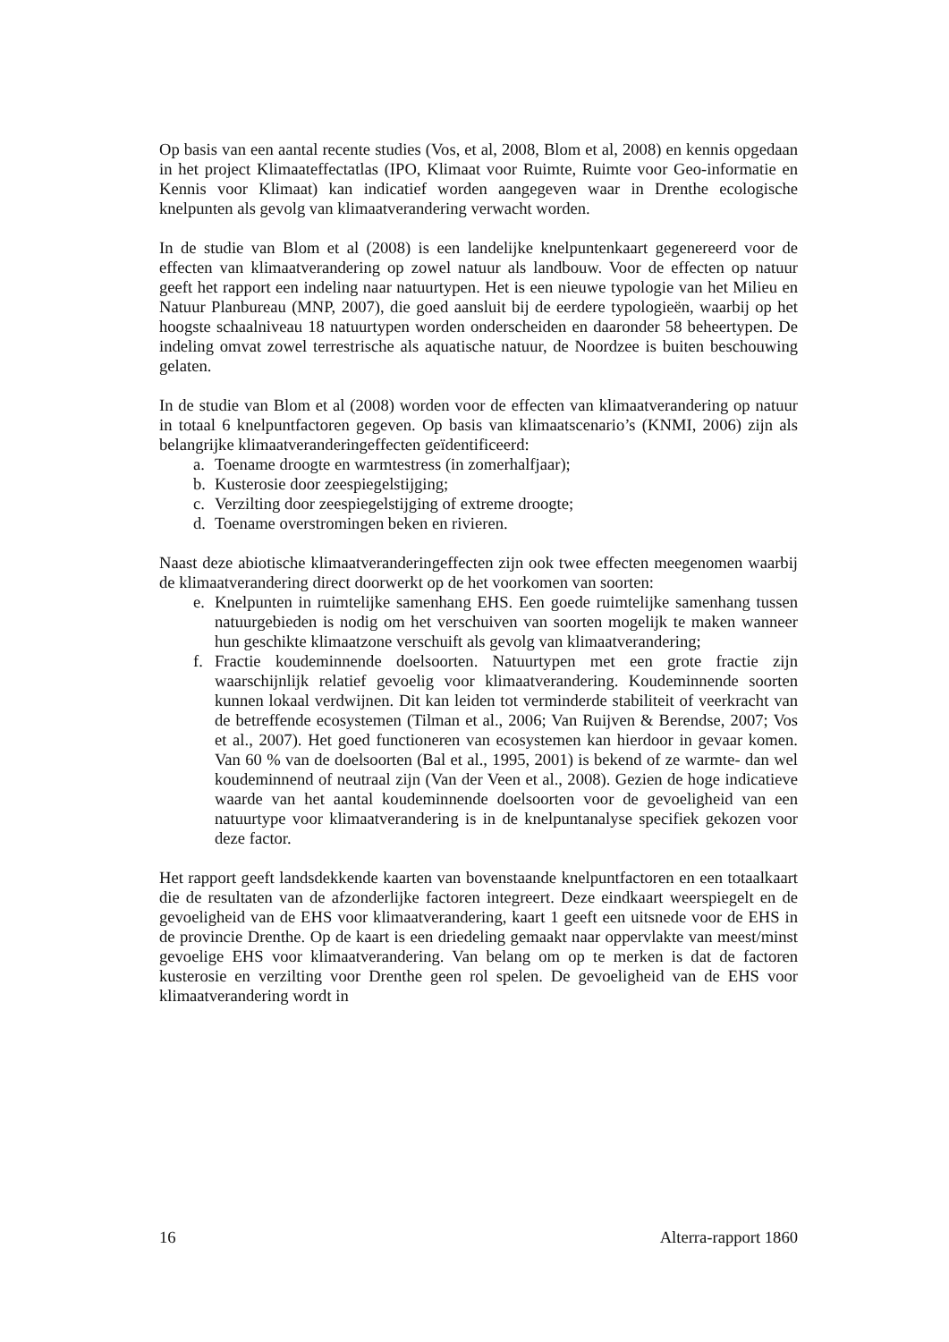Op basis van een aantal recente studies (Vos, et al, 2008, Blom et al, 2008) en kennis opgedaan in het project Klimaateffectatlas (IPO, Klimaat voor Ruimte, Ruimte voor Geo-informatie en Kennis voor Klimaat) kan indicatief worden aangegeven waar in Drenthe ecologische knelpunten als gevolg van klimaatverandering verwacht worden.
In de studie van Blom et al (2008) is een landelijke knelpuntenkaart gegenereerd voor de effecten van klimaatverandering op zowel natuur als landbouw. Voor de effecten op natuur geeft het rapport een indeling naar natuurtypen. Het is een nieuwe typologie van het Milieu en Natuur Planbureau (MNP, 2007), die goed aansluit bij de eerdere typologieën, waarbij op het hoogste schaalniveau 18 natuurtypen worden onderscheiden en daaronder 58 beheertypen. De indeling omvat zowel terrestrische als aquatische natuur, de Noordzee is buiten beschouwing gelaten.
In de studie van Blom et al (2008) worden voor de effecten van klimaatverandering op natuur in totaal 6 knelpuntfactoren gegeven. Op basis van klimaatscenario’s (KNMI, 2006) zijn als belangrijke klimaatveranderingeffecten geïdentificeerd:
a. Toename droogte en warmtestress (in zomerhalfjaar);
b. Kusterosie door zeespiegelstijging;
c. Verzilting door zeespiegelstijging of extreme droogte;
d. Toename overstromingen beken en rivieren.
Naast deze abiotische klimaatveranderingeffecten zijn ook twee effecten meegenomen waarbij de klimaatverandering direct doorwerkt op de het voorkomen van soorten:
e. Knelpunten in ruimtelijke samenhang EHS. Een goede ruimtelijke samenhang tussen natuurgebieden is nodig om het verschuiven van soorten mogelijk te maken wanneer hun geschikte klimaatzone verschuift als gevolg van klimaatverandering;
f. Fractie koudeminnende doelsoorten. Natuurtypen met een grote fractie zijn waarschijnlijk relatief gevoelig voor klimaatverandering. Koudeminnende soorten kunnen lokaal verdwijnen. Dit kan leiden tot verminderde stabiliteit of veerkracht van de betreffende ecosystemen (Tilman et al., 2006; Van Ruijven & Berendse, 2007; Vos et al., 2007). Het goed functioneren van ecosystemen kan hierdoor in gevaar komen. Van 60 % van de doelsoorten (Bal et al., 1995, 2001) is bekend of ze warmte- dan wel koudeminnend of neutraal zijn (Van der Veen et al., 2008). Gezien de hoge indicatieve waarde van het aantal koudeminnende doelsoorten voor de gevoeligheid van een natuurtype voor klimaatverandering is in de knelpuntanalyse specifiek gekozen voor deze factor.
Het rapport geeft landsdekkende kaarten van bovenstaande knelpuntfactoren en een totaalkaart die de resultaten van de afzonderlijke factoren integreert. Deze eindkaart weerspiegelt en de gevoeligheid van de EHS voor klimaatverandering, kaart 1 geeft een uitsnede voor de EHS in de provincie Drenthe. Op de kaart is een driedeling gemaakt naar oppervlakte van meest/minst gevoelige EHS voor klimaatverandering. Van belang om op te merken is dat de factoren kusterosie en verzilting voor Drenthe geen rol spelen. De gevoeligheid van de EHS voor klimaatverandering wordt in
16 Alterra-rapport 1860